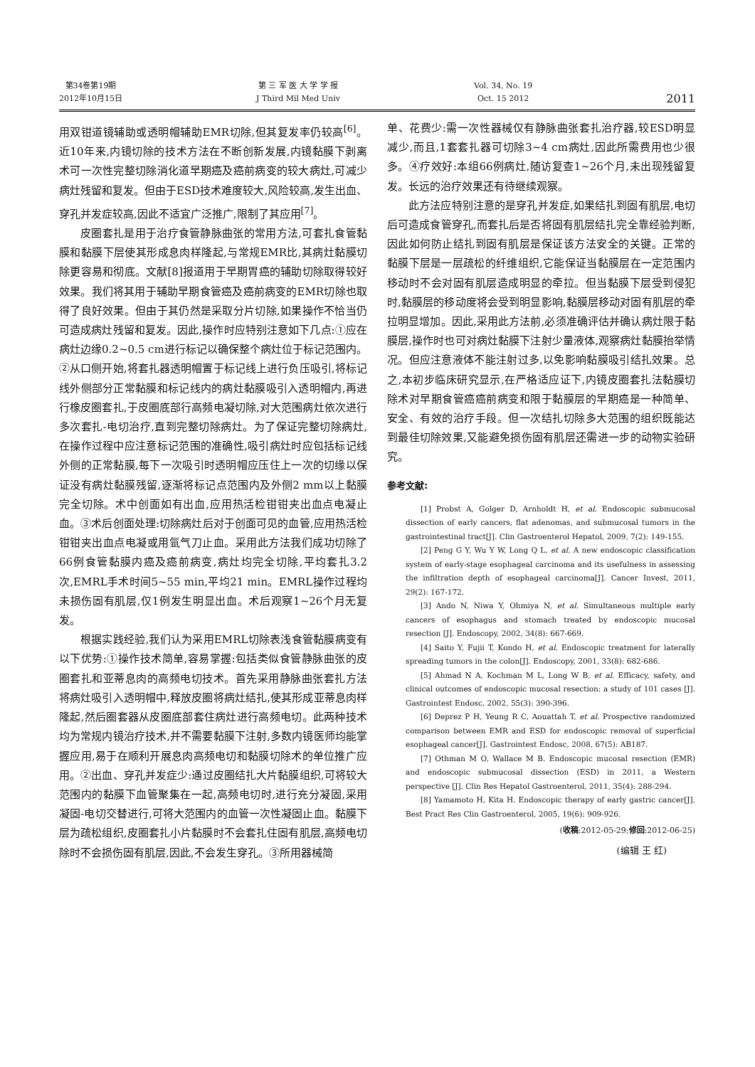第34卷第19期
2012年10月15日
第 三 军 医 大 学 学 报
J Third Mil Med Univ
Vol. 34, No. 19
Oct. 15 2012
2011
用双钳道镜辅助或透明帽辅助EMR切除,但其复发率仍较高<sup>[6]</sup>。近10年来,内镜切除的技术方法在不断创新发展,内镜黏膜下剥离术可一次性完整切除消化道早期癌及癌前病变的较大病灶,可减少病灶残留和复发。但由于ESD技术难度较大,风险较高,发生出血、穿孔并发症较高,因此不适宜广泛推广,限制了其应用<sup>[7]</sup>。
皮圈套扎是用于治疗食管静脉曲张的常用方法,可套扎食管黏膜和黏膜下层使其形成息肉样隆起,与常规EMR比,其病灶黏膜切除更容易和彻底。文献[8]报道用于早期胃癌的辅助切除取得较好效果。我们将其用于辅助早期食管癌及癌前病变的EMR切除也取得了良好效果。但由于其仍然是采取分片切除,如果操作不恰当仍可造成病灶残留和复发。因此,操作时应特别注意如下几点:①应在病灶边缘0.2~0.5 cm进行标记以确保整个病灶位于标记范围内。②从口侧开始,将套扎器透明帽置于标记线上进行负压吸引,将标记线外侧部分正常黏膜和标记线内的病灶黏膜吸引入透明帽内,再进行橡皮圈套扎,于皮圈底部行高频电凝切除,对大范围病灶依次进行多次套扎-电切治疗,直到完整切除病灶。为了保证完整切除病灶,在操作过程中应注意标记范围的准确性,吸引病灶时应包括标记线外侧的正常黏膜,每下一次吸引时透明帽应压住上一次的切缘以保证没有病灶黏膜残留,逐渐将标记点范围内及外侧2 mm以上黏膜完全切除。术中创面如有出血,应用热活检钳钳夹出血点电凝止血。③术后创面处理:切除病灶后对于创面可见的血管,应用热活检钳钳夹出血点电凝或用氩气刀止血。采用此方法我们成功切除了66例食管黏膜内癌及癌前病变,病灶均完全切除,平均套扎3.2次,EMRL手术时间5~55 min,平均21 min。EMRL操作过程均未损伤固有肌层,仅1例发生明显出血。术后观察1~26个月无复发。
根据实践经验,我们认为采用EMRL切除表浅食管黏膜病变有以下优势:①操作技术简单,容易掌握:包括类似食管静脉曲张的皮圈套扎和亚蒂息肉的高频电切技术。首先采用静脉曲张套扎方法将病灶吸引入透明帽中,释放皮圈将病灶结扎,使其形成亚蒂息肉样隆起,然后圈套器从皮圈底部套住病灶进行高频电切。此两种技术均为常规内镜治疗技术,并不需要黏膜下注射,多数内镜医师均能掌握应用,易于在顺利开展息肉高频电切和黏膜切除术的单位推广应用。②出血、穿孔并发症少:通过皮圈结扎大片黏膜组织,可将较大范围内的黏膜下血管聚集在一起,高频电切时,进行充分凝固,采用凝固-电切交替进行,可将大范围内的血管一次性凝固止血。黏膜下层为疏松组织,皮圈套扎小片黏膜时不会套扎住固有肌层,高频电切除时不会损伤固有肌层,因此,不会发生穿孔。③所用器械简
单、花费少:需一次性器械仅有静脉曲张套扎治疗器,较ESD明显减少,而且,1套套扎器可切除3~4 cm病灶,因此所需费用也少很多。④疗效好:本组66例病灶,随访复查1~26个月,未出现残留复发。长远的治疗效果还有待继续观察。
此方法应特别注意的是穿孔并发症,如果结扎到固有肌层,电切后可造成食管穿孔,而套扎后是否将固有肌层结扎完全靠经验判断,因此如何防止结扎到固有肌层是保证该方法安全的关键。正常的黏膜下层是一层疏松的纤维组织,它能保证当黏膜层在一定范围内移动时不会对固有肌层造成明显的牵拉。但当黏膜下层受到侵犯时,黏膜层的移动度将会受到明显影响,黏膜层移动对固有肌层的牵拉明显增加。因此,采用此方法前,必须准确评估并确认病灶限于黏膜层,操作时也可对病灶黏膜下注射少量液体,观察病灶黏膜抬举情况。但应注意液体不能注射过多,以免影响黏膜吸引结扎效果。总之,本初步临床研究显示,在严格适应证下,内镜皮圈套扎法黏膜切除术对早期食管癌癌前病变和限于黏膜层的早期癌是一种简单、安全、有效的治疗手段。但一次结扎切除多大范围的组织既能达到最佳切除效果,又能避免损伤固有肌层还需进一步的动物实验研究。
参考文献:
[1] Probst A, Golger D, Arnholdt H, et al. Endoscopic submucosal dissection of early cancers, flat adenomas, and submucosal tumors in the gastrointestinal tract[J]. Clin Gastroenterol Hepatol, 2009, 7(2): 149-155.
[2] Peng G Y, Wu Y W, Long Q L, et al. A new endoscopic classification system of early-stage esophageal carcinoma and its usefulness in assessing the infiltration depth of esophageal carcinoma[J]. Cancer Invest, 2011, 29(2): 167-172.
[3] Ando N, Niwa Y, Ohmiya N, et al. Simultaneous multiple early cancers of esophagus and stomach treated by endoscopic mucosal resection [J]. Endoscopy, 2002, 34(8): 667-669.
[4] Saito Y, Fujii T, Kondo H, et al. Endoscopic treatment for laterally spreading tumors in the colon[J]. Endoscopy, 2001, 33(8): 682-686.
[5] Ahmad N A, Kochman M L, Long W B, et al. Efficacy, safety, and clinical outcomes of endoscopic mucosal resection: a study of 101 cases [J]. Gastrointest Endosc, 2002, 55(3): 390-396.
[6] Deprez P H, Yeung R C, Aouattah T, et al. Prospective randomized comparison between EMR and ESD for endoscopic removal of superficial esophageal cancer[J]. Gastrointest Endosc, 2008, 67(5): AB187.
[7] Othman M O, Wallace M B. Endoscopic mucosal resection (EMR) and endoscopic submucosal dissection (ESD) in 2011, a Western perspective [J]. Clin Res Hepatol Gastroenterol, 2011, 35(4): 288-294.
[8] Yamamoto H, Kita H. Endoscopic therapy of early gastric cancer[J]. Best Pract Res Clin Gastroenterol, 2005, 19(6): 909-926.
(收稿:2012-05-29;修回:2012-06-25)
(编辑 王 红)